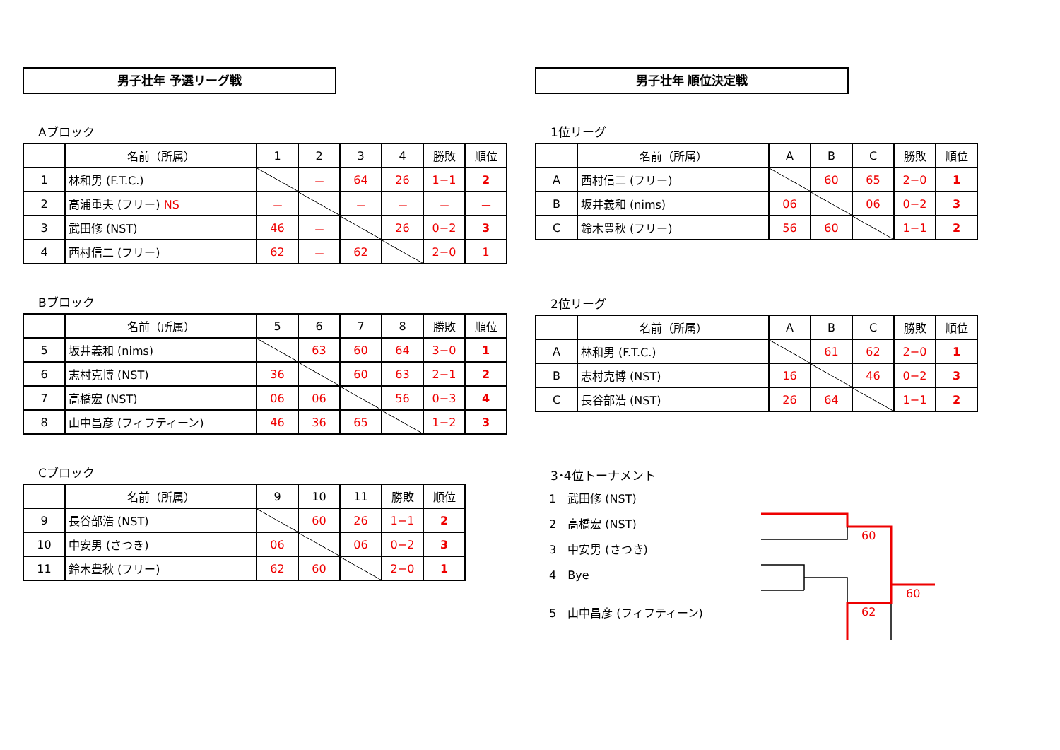男子壮年 予選リーグ戦
Aブロック
| | 名前（所属） | 1 | 2 | 3 | 4 | 勝敗 | 順位 |
| --- | --- | --- | --- | --- | --- | --- | --- |
| 1 | 林和男 (F.T.C.) | | － | 64 | 26 | 1−1 | 2 |
| 2 | 高浦重夫 (フリー) NS | － | | － | － | － | － |
| 3 | 武田修 (NST) | 46 | － | | 26 | 0−2 | 3 |
| 4 | 西村信二 (フリー) | 62 | － | 62 | | 2−0 | 1 |
Bブロック
| | 名前（所属） | 5 | 6 | 7 | 8 | 勝敗 | 順位 |
| --- | --- | --- | --- | --- | --- | --- | --- |
| 5 | 坂井義和 (nims) | | 63 | 60 | 64 | 3−0 | 1 |
| 6 | 志村克博 (NST) | 36 | | 60 | 63 | 2−1 | 2 |
| 7 | 高橋宏 (NST) | 06 | 06 | | 56 | 0−3 | 4 |
| 8 | 山中昌彦 (フィフティーン) | 46 | 36 | 65 | | 1−2 | 3 |
Cブロック
| | 名前（所属） | 9 | 10 | 11 | 勝敗 | 順位 |
| --- | --- | --- | --- | --- | --- | --- |
| 9 | 長谷部浩 (NST) | | 60 | 26 | 1−1 | 2 |
| 10 | 中安男 (さつき) | 06 | | 06 | 0−2 | 3 |
| 11 | 鈴木豊秋 (フリー) | 62 | 60 | | 2−0 | 1 |
男子壮年 順位決定戦
1位リーグ
| | 名前（所属） | A | B | C | 勝敗 | 順位 |
| --- | --- | --- | --- | --- | --- | --- |
| A | 西村信二 (フリー) | | 60 | 65 | 2−0 | 1 |
| B | 坂井義和 (nims) | 06 | | 06 | 0−2 | 3 |
| C | 鈴木豊秋 (フリー) | 56 | 60 | | 1−1 | 2 |
2位リーグ
| | 名前（所属） | A | B | C | 勝敗 | 順位 |
| --- | --- | --- | --- | --- | --- | --- |
| A | 林和男 (F.T.C.) | | 61 | 62 | 2−0 | 1 |
| B | 志村克博 (NST) | 16 | | 46 | 0−2 | 3 |
| C | 長谷部浩 (NST) | 26 | 64 | | 1−1 | 2 |
3･4位トーナメント
1　武田修 (NST)
2　高橋宏 (NST)
3　中安男 (さつき)
4　Bye
5　山中昌彦 (フィフティーン)
60
60
62